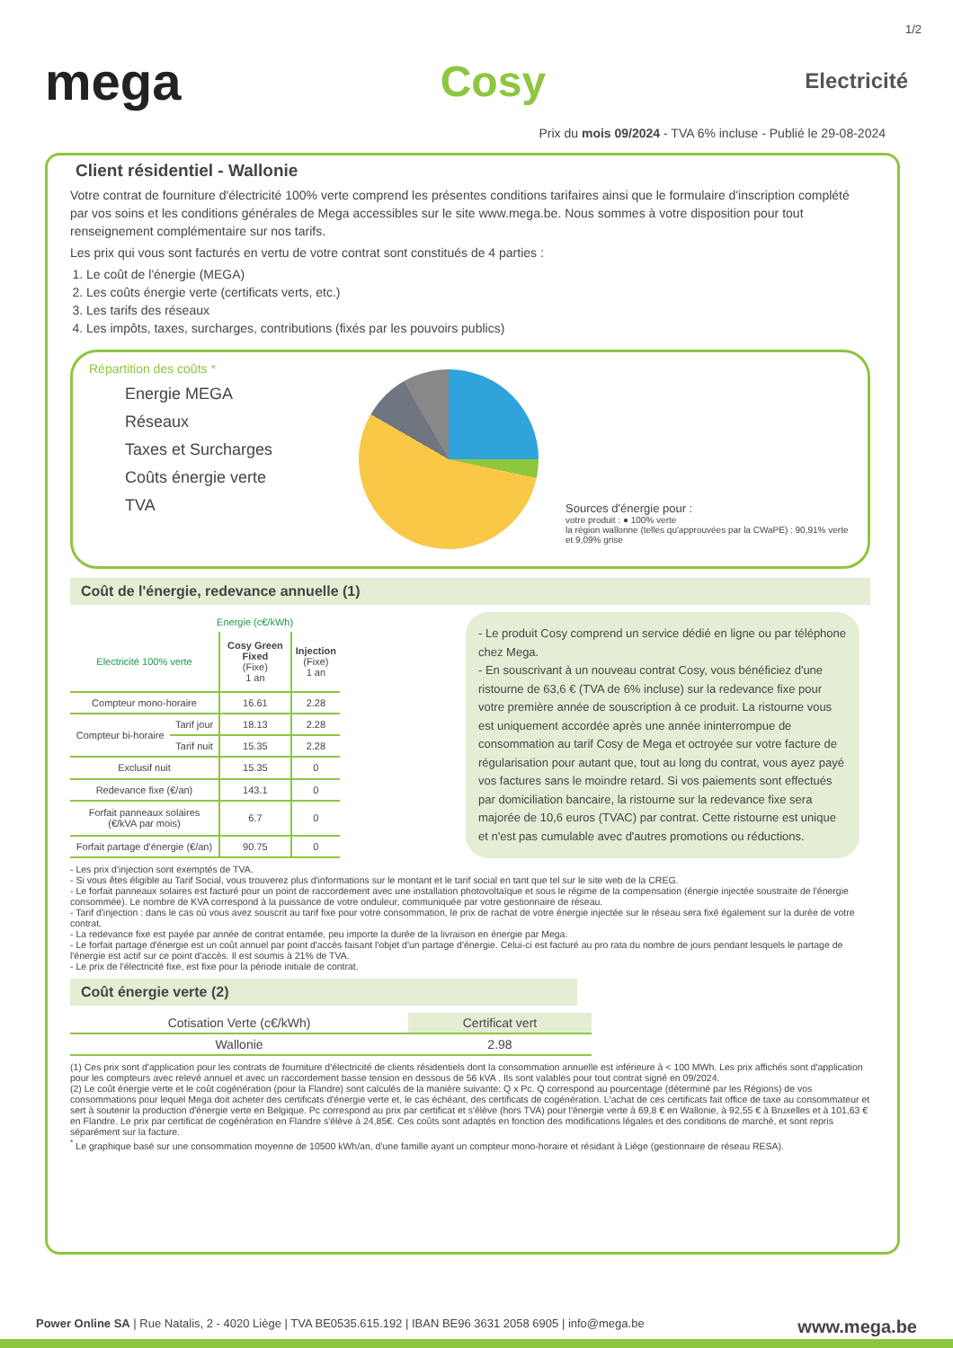1/2
mega Cosy Electricité
Prix du mois 09/2024 - TVA 6% incluse - Publié le 29-08-2024
Client résidentiel - Wallonie
Votre contrat de fourniture d'électricité 100% verte comprend les présentes conditions tarifaires ainsi que le formulaire d'inscription complété par vos soins et les conditions générales de Mega accessibles sur le site www.mega.be. Nous sommes à votre disposition pour tout renseignement complémentaire sur nos tarifs.
Les prix qui vous sont facturés en vertu de votre contrat sont constitués de 4 parties :
1. Le coût de l'énergie (MEGA)
2. Les coûts énergie verte (certificats verts, etc.)
3. Les tarifs des réseaux
4. Les impôts, taxes, surcharges, contributions (fixés par les pouvoirs publics)
Répartition des coûts *
Energie MEGA
Réseaux
Taxes et Surcharges
Coûts énergie verte
TVA
TVA Sources d'énergie pour :
votre produit : ● 100% verte
la région wallonne (telles qu'approuvées par la CWaPE) : 90,91% verte et 9,09% grise
Coût de l'énergie, redevance annuelle (1)
| | Energie (c€/kWh) | | |
| Electricité 100% verte | | Cosy Green Fixed (Fixe) 1 an | Injection (Fixe) 1 an |
| Compteur mono-horaire | | 16.61 | 2.28 |
| Compteur bi-horaire | Tarif jour | 18.13 | 2.28 |
| | Tarif nuit | 15.35 | 2.28 |
| Exclusif nuit | | 15.35 | 0 |
| Redevance fixe (€/an) | | 143.1 | 0 |
| Forfait panneaux solaires (€/kVA par mois) | | 6.7 | 0 |
| Forfait partage d'énergie (€/an) | | 90.75 | 0 |
- Le produit Cosy comprend un service dédié en ligne ou par téléphone chez Mega.
- En souscrivant à un nouveau contrat Cosy, vous bénéficiez d'une ristourne de 63,6 € (TVA de 6% incluse) sur la redevance fixe pour votre première année de souscription à ce produit. La ristourne vous est uniquement accordée après une année ininterrompue de consommation au tarif Cosy de Mega et octroyée sur votre facture de régularisation pour autant que, tout au long du contrat, vous ayez payé vos factures sans le moindre retard. Si vos paiements sont effectués par domiciliation bancaire, la ristourne sur la redevance fixe sera majorée de 10,6 euros (TVAC) par contrat. Cette ristourne est unique et n'est pas cumulable avec d'autres promotions ou réductions.
- Les prix d'injection sont exemptés de TVA.
- Si vous êtes éligible au Tarif Social, vous trouverez plus d'informations sur le montant et le tarif social en tant que tel sur le site web de la CREG.
- Le forfait panneaux solaires est facturé pour un point de raccordement avec une installation photovoltaïque et sous le régime de la compensation (énergie injectée soustraite de l'énergie consommée). Le nombre de KVA correspond à la puissance de votre onduleur, communiquée par votre gestionnaire de réseau.
- Tarif d'injection : dans le cas où vous avez souscrit au tarif fixe pour votre consommation, le prix de rachat de votre énergie injectée sur le réseau sera fixé également sur la durée de votre contrat.
- La redevance fixe est payée par année de contrat entamée, peu importe la durée de la livraison en énergie par Mega.
- Le forfait partage d'énergie est un coût annuel par point d'accès faisant l'objet d'un partage d'énergie. Celui-ci est facturé au pro rata du nombre de jours pendant lesquels le partage de l'énergie est actif sur ce point d'accès. Il est soumis à 21% de TVA.
- Le prix de l'électricité fixe, est fixe pour la période initiale de contrat.
Coût énergie verte (2)
| Cotisation Verte (c€/kWh) | Certificat vert |
| --- | --- |
| Wallonie | 2.98 |
(1) Ces prix sont d'application pour les contrats de fourniture d'électricité de clients résidentiels dont la consommation annuelle est inférieure à < 100 MWh. Les prix affichés sont d'application pour les compteurs avec relevé annuel et avec un raccordement basse tension en dessous de 56 kVA . Ils sont valables pour tout contrat signé en 09/2024.
(2) Le coût énergie verte et le coût cogénération (pour la Flandre) sont calculés de la manière suivante: Q x Pc. Q correspond au pourcentage (déterminé par les Régions) de vos consommations pour lequel Mega doit acheter des certificats d'énergie verte et, le cas échéant, des certificats de cogénération. L'achat de ces certificats fait office de taxe au consommateur et sert à soutenir la production d'énergie verte en Belgique. Pc correspond au prix par certificat et s'élève (hors TVA) pour l'énergie verte à 69,8 € en Wallonie, à 92,55 € à Bruxelles et à 101,63 € en Flandre. Le prix par certificat de cogénération en Flandre s'élève à 24,85€. Ces coûts sont adaptés en fonction des modifications légales et des conditions de marché, et sont repris séparément sur la facture.
<sup>*</sup> Le graphique basé sur une consommation moyenne de 10500 kWh/an, d'une famille ayant un compteur mono-horaire et résidant à Liège (gestionnaire de réseau RESA).
Power Online SA | Rue Natalis, 2 - 4020 Liège | TVA BE0535.615.192 | IBAN BE96 3631 2058 6905 | info@mega.be www.mega.be